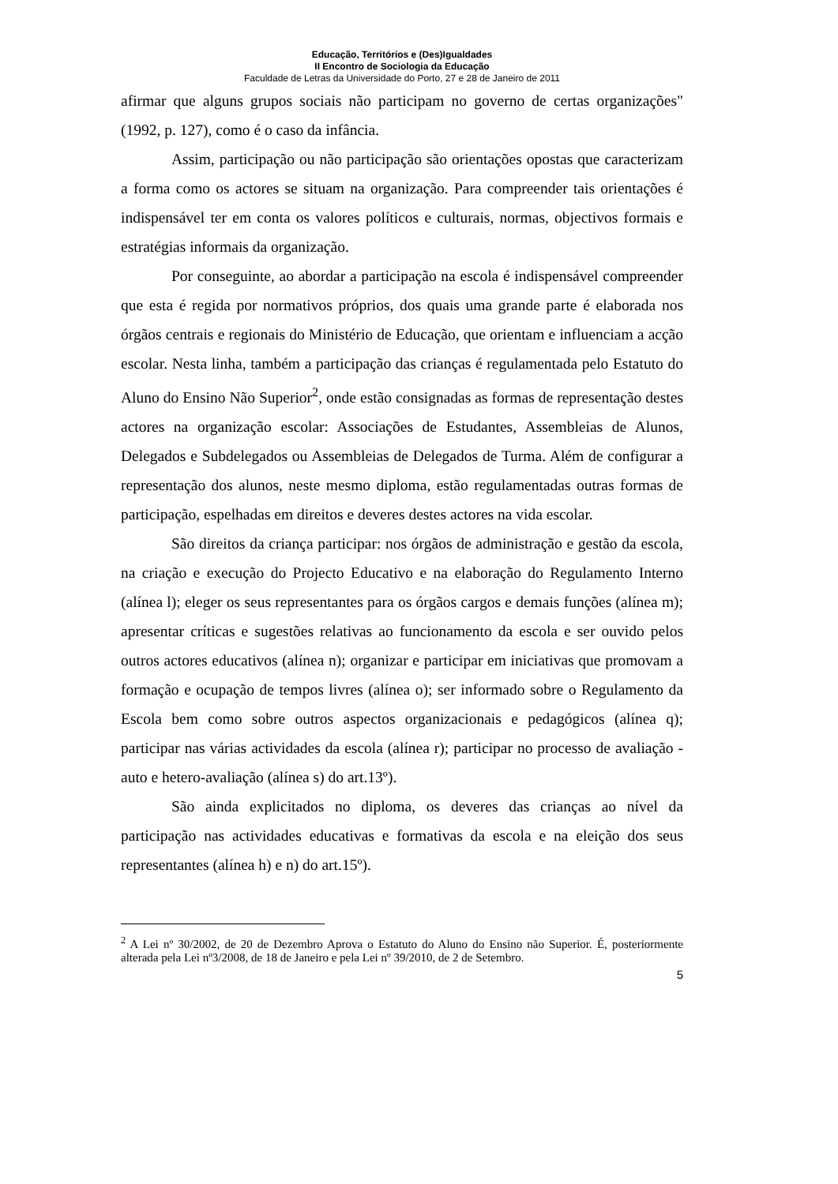Educação, Territórios e (Des)Igualdades
II Encontro de Sociologia da Educação
Faculdade de Letras da Universidade do Porto, 27 e 28 de Janeiro de 2011
afirmar que alguns grupos sociais não participam no governo de certas organizações" (1992, p. 127), como é o caso da infância.
Assim, participação ou não participação são orientações opostas que caracterizam a forma como os actores se situam na organização. Para compreender tais orientações é indispensável ter em conta os valores políticos e culturais, normas, objectivos formais e estratégias informais da organização.
Por conseguinte, ao abordar a participação na escola é indispensável compreender que esta é regida por normativos próprios, dos quais uma grande parte é elaborada nos órgãos centrais e regionais do Ministério de Educação, que orientam e influenciam a acção escolar. Nesta linha, também a participação das crianças é regulamentada pelo Estatuto do Aluno do Ensino Não Superior<sup>2</sup>, onde estão consignadas as formas de representação destes actores na organização escolar: Associações de Estudantes, Assembleias de Alunos, Delegados e Subdelegados ou Assembleias de Delegados de Turma. Além de configurar a representação dos alunos, neste mesmo diploma, estão regulamentadas outras formas de participação, espelhadas em direitos e deveres destes actores na vida escolar.
São direitos da criança participar: nos órgãos de administração e gestão da escola, na criação e execução do Projecto Educativo e na elaboração do Regulamento Interno (alínea l); eleger os seus representantes para os órgãos cargos e demais funções (alínea m); apresentar críticas e sugestões relativas ao funcionamento da escola e ser ouvido pelos outros actores educativos (alínea n); organizar e participar em iniciativas que promovam a formação e ocupação de tempos livres (alínea o); ser informado sobre o Regulamento da Escola bem como sobre outros aspectos organizacionais e pedagógicos (alínea q); participar nas várias actividades da escola (alínea r); participar no processo de avaliação - auto e hetero-avaliação (alínea s) do art.13º).
São ainda explicitados no diploma, os deveres das crianças ao nível da participação nas actividades educativas e formativas da escola e na eleição dos seus representantes (alínea h) e n) do art.15º).
<sup>2</sup> A Lei nº 30/2002, de 20 de Dezembro Aprova o Estatuto do Aluno do Ensino não Superior. É, posteriormente alterada pela Lei nº3/2008, de 18 de Janeiro e pela Lei nº 39/2010, de 2 de Setembro.
5